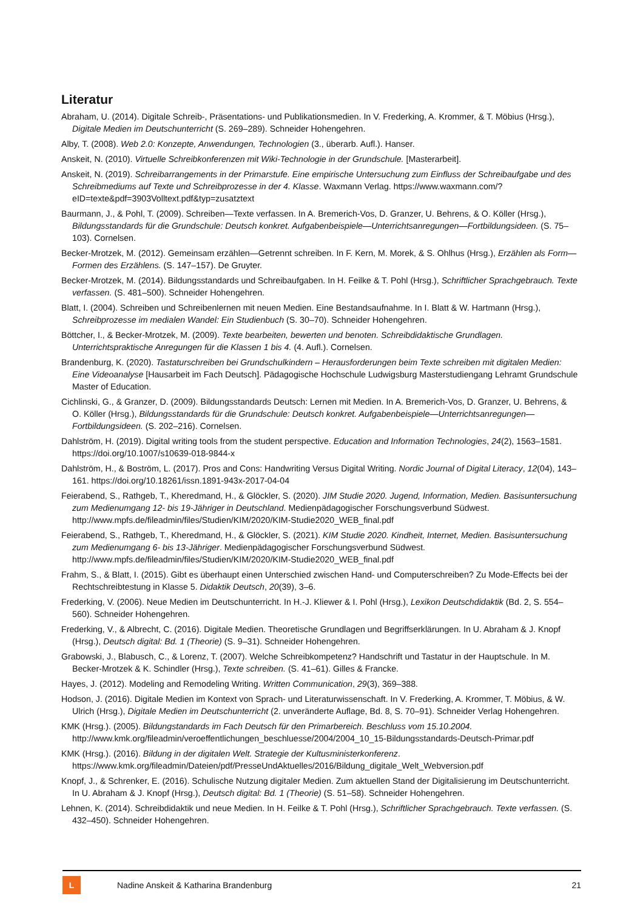Literatur
Abraham, U. (2014). Digitale Schreib-, Präsentations- und Publikationsmedien. In V. Frederking, A. Krommer, & T. Möbius (Hrsg.), Digitale Medien im Deutschunterricht (S. 269–289). Schneider Hohengehren.
Alby, T. (2008). Web 2.0: Konzepte, Anwendungen, Technologien (3., überarb. Aufl.). Hanser.
Anskeit, N. (2010). Virtuelle Schreibkonferenzen mit Wiki-Technologie in der Grundschule. [Masterarbeit].
Anskeit, N. (2019). Schreibarrangements in der Primarstufe. Eine empirische Untersuchung zum Einfluss der Schreibaufgabe und des Schreibmediums auf Texte und Schreibprozesse in der 4. Klasse. Waxmann Verlag. https://www.waxmann.com/?eID=texte&pdf=3903Volltext.pdf&typ=zusatztext
Baurmann, J., & Pohl, T. (2009). Schreiben—Texte verfassen. In A. Bremerich-Vos, D. Granzer, U. Behrens, & O. Köller (Hrsg.), Bildungsstandards für die Grundschule: Deutsch konkret. Aufgabenbeispiele—Unterrichtsanregungen—Fortbildungsideen. (S. 75–103). Cornelsen.
Becker-Mrotzek, M. (2012). Gemeinsam erzählen—Getrennt schreiben. In F. Kern, M. Morek, & S. Ohlhus (Hrsg.), Erzählen als Form—Formen des Erzählens. (S. 147–157). De Gruyter.
Becker-Mrotzek, M. (2014). Bildungsstandards und Schreibaufgaben. In H. Feilke & T. Pohl (Hrsg.), Schriftlicher Sprachgebrauch. Texte verfassen. (S. 481–500). Schneider Hohengehren.
Blatt, I. (2004). Schreiben und Schreibenlernen mit neuen Medien. Eine Bestandsaufnahme. In I. Blatt & W. Hartmann (Hrsg.), Schreibprozesse im medialen Wandel: Ein Studienbuch (S. 30–70). Schneider Hohengehren.
Böttcher, I., & Becker-Mrotzek, M. (2009). Texte bearbeiten, bewerten und benoten. Schreibdidaktische Grundlagen. Unterrichtspraktische Anregungen für die Klassen 1 bis 4. (4. Aufl.). Cornelsen.
Brandenburg, K. (2020). Tastaturschreiben bei Grundschulkindern – Herausforderungen beim Texte schreiben mit digitalen Medien: Eine Videoanalyse [Hausarbeit im Fach Deutsch]. Pädagogische Hochschule Ludwigsburg Masterstudiengang Lehramt Grundschule Master of Education.
Cichlinski, G., & Granzer, D. (2009). Bildungsstandards Deutsch: Lernen mit Medien. In A. Bremerich-Vos, D. Granzer, U. Behrens, & O. Köller (Hrsg.), Bildungsstandards für die Grundschule: Deutsch konkret. Aufgabenbeispiele—Unterrichtsanregungen—Fortbildungsideen. (S. 202–216). Cornelsen.
Dahlström, H. (2019). Digital writing tools from the student perspective. Education and Information Technologies, 24(2), 1563–1581. https://doi.org/10.1007/s10639-018-9844-x
Dahlström, H., & Boström, L. (2017). Pros and Cons: Handwriting Versus Digital Writing. Nordic Journal of Digital Literacy, 12(04), 143–161. https://doi.org/10.18261/issn.1891-943x-2017-04-04
Feierabend, S., Rathgeb, T., Kheredmand, H., & Glöckler, S. (2020). JIM Studie 2020. Jugend, Information, Medien. Basisuntersuchung zum Medienumgang 12- bis 19-Jähriger in Deutschland. Medienpädagogischer Forschungsverbund Südwest. http://www.mpfs.de/fileadmin/files/Studien/KIM/2020/KIM-Studie2020_WEB_final.pdf
Feierabend, S., Rathgeb, T., Kheredmand, H., & Glöckler, S. (2021). KIM Studie 2020. Kindheit, Internet, Medien. Basisuntersuchung zum Medienumgang 6- bis 13-Jähriger. Medienpädagogischer Forschungsverbund Südwest. http://www.mpfs.de/fileadmin/files/Studien/KIM/2020/KIM-Studie2020_WEB_final.pdf
Frahm, S., & Blatt, I. (2015). Gibt es überhaupt einen Unterschied zwischen Hand- und Computerschreiben? Zu Mode-Effects bei der Rechtschreibtestung in Klasse 5. Didaktik Deutsch, 20(39), 3–6.
Frederking, V. (2006). Neue Medien im Deutschunterricht. In H.-J. Kliewer & I. Pohl (Hrsg.), Lexikon Deutschdidaktik (Bd. 2, S. 554–560). Schneider Hohengehren.
Frederking, V., & Albrecht, C. (2016). Digitale Medien. Theoretische Grundlagen und Begriffserklärungen. In U. Abraham & J. Knopf (Hrsg.), Deutsch digital: Bd. 1 (Theorie) (S. 9–31). Schneider Hohengehren.
Grabowski, J., Blabusch, C., & Lorenz, T. (2007). Welche Schreibkompetenz? Handschrift und Tastatur in der Hauptschule. In M. Becker-Mrotzek & K. Schindler (Hrsg.), Texte schreiben. (S. 41–61). Gilles & Francke.
Hayes, J. (2012). Modeling and Remodeling Writing. Written Communication, 29(3), 369–388.
Hodson, J. (2016). Digitale Medien im Kontext von Sprach- und Literaturwissenschaft. In V. Frederking, A. Krommer, T. Möbius, & W. Ulrich (Hrsg.), Digitale Medien im Deutschunterricht (2. unveränderte Auflage, Bd. 8, S. 70–91). Schneider Verlag Hohengehren.
KMK (Hrsg.). (2005). Bildungstandards im Fach Deutsch für den Primarbereich. Beschluss vom 15.10.2004. http://www.kmk.org/fileadmin/veroeffentlichungen_beschluesse/2004/2004_10_15-Bildungsstandards-Deutsch-Primar.pdf
KMK (Hrsg.). (2016). Bildung in der digitalen Welt. Strategie der Kultusministerkonferenz. https://www.kmk.org/fileadmin/Dateien/pdf/PresseUndAktuelles/2016/Bildung_digitale_Welt_Webversion.pdf
Knopf, J., & Schrenker, E. (2016). Schulische Nutzung digitaler Medien. Zum aktuellen Stand der Digitalisierung im Deutschunterricht. In U. Abraham & J. Knopf (Hrsg.), Deutsch digital: Bd. 1 (Theorie) (S. 51–58). Schneider Hohengehren.
Lehnen, K. (2014). Schreibdidaktik und neue Medien. In H. Feilke & T. Pohl (Hrsg.), Schriftlicher Sprachgebrauch. Texte verfassen. (S. 432–450). Schneider Hohengehren.
L
Nadine Anskeit & Katharina Brandenburg
21